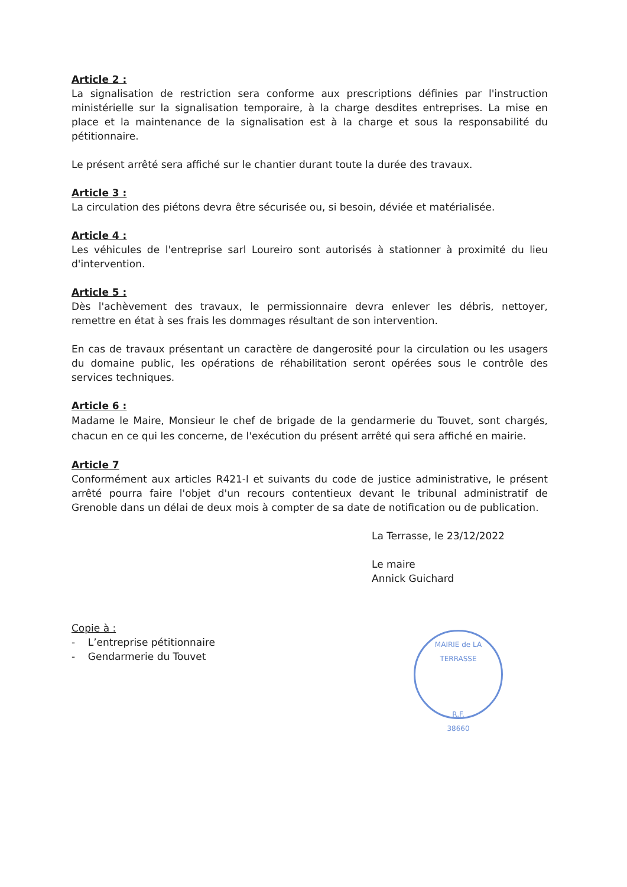Article 2 :
La signalisation de restriction sera conforme aux prescriptions définies par l'instruction ministérielle sur la signalisation temporaire, à la charge desdites entreprises. La mise en place et la maintenance de la signalisation est à la charge et sous la responsabilité du pétitionnaire.
Le présent arrêté sera affiché sur le chantier durant toute la durée des travaux.
Article 3 :
La circulation des piétons devra être sécurisée ou, si besoin, déviée et matérialisée.
Article 4 :
Les véhicules de l'entreprise sarl Loureiro sont autorisés à stationner à proximité du lieu d'intervention.
Article 5 :
Dès l'achèvement des travaux, le permissionnaire devra enlever les débris, nettoyer, remettre en état à ses frais les dommages résultant de son intervention.
En cas de travaux présentant un caractère de dangerosité pour la circulation ou les usagers du domaine public, les opérations de réhabilitation seront opérées sous le contrôle des services techniques.
Article 6 :
Madame le Maire, Monsieur le chef de brigade de la gendarmerie du Touvet, sont chargés, chacun en ce qui les concerne, de l'exécution du présent arrêté qui sera affiché en mairie.
Article 7
Conformément aux articles R421-l et suivants du code de justice administrative, le présent arrêté pourra faire l'objet d'un recours contentieux devant le tribunal administratif de Grenoble dans un délai de deux mois à compter de sa date de notification ou de publication.
La Terrasse, le 23/12/2022
Le maire
Annick Guichard
Copie à :
- L’entreprise pétitionnaire
- Gendarmerie du Touvet
MAIRIE de LA TERRASSE
R.F.
38660